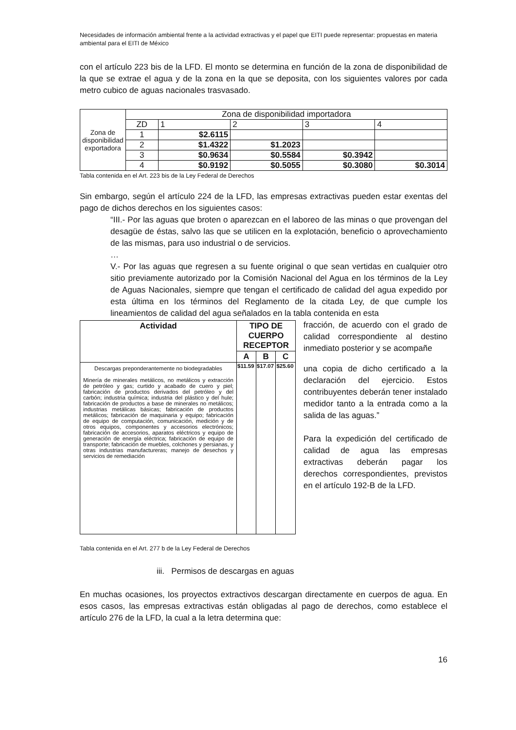Necesidades de información ambiental frente a la actividad extractivas y el papel que EITI puede representar: propuestas en materia ambiental para el EITI de México
con el artículo 223 bis de la LFD. El monto se determina en función de la zona de disponibilidad de la que se extrae el agua y de la zona en la que se deposita, con los siguientes valores por cada metro cubico de aguas nacionales trasvasado.
| Zona de disponibilidad exportadora | Zona de disponibilidad importadora | | | | |
| | ZD | 1 | 2 | 3 | 4 |
| | 1 | $2.6115 | | | |
| | 2 | $1.4322 | $1.2023 | | |
| | 3 | $0.9634 | $0.5584 | $0.3942 | |
| | 4 | $0.9192 | $0.5055 | $0.3080 | $0.3014 |
Tabla contenida en el Art. 223 bis de la Ley Federal de Derechos
Sin embargo, según el artículo 224 de la LFD, las empresas extractivas pueden estar exentas del pago de dichos derechos en los siguientes casos:
“III.- Por las aguas que broten o aparezcan en el laboreo de las minas o que provengan del desagüe de éstas, salvo las que se utilicen en la explotación, beneficio o aprovechamiento de las mismas, para uso industrial o de servicios.
…
V.- Por las aguas que regresen a su fuente original o que sean vertidas en cualquier otro sitio previamente autorizado por la Comisión Nacional del Agua en los términos de la Ley de Aguas Nacionales, siempre que tengan el certificado de calidad del agua expedido por esta última en los términos del Reglamento de la citada Ley, de que cumple los lineamientos de calidad del agua señalados en la tabla contenida en esta
| Actividad | TIPO DE CUERPO RECEPTOR | | |
| --- | --- | --- | --- |
| | A | B | C |
| Descargas preponderantemente no biodegradables Minería de minerales metálicos, no metálicos y extracción de petróleo y gas; curtido y acabado de cuero y piel; fabricación de productos derivados del petróleo y del carbón; industria química; industria del plástico y del hule; fabricación de productos a base de minerales no metálicos; industrias metálicas básicas; fabricación de productos metálicos; fabricación de maquinaria y equipo; fabricación de equipo de computación, comunicación, medición y de otros equipos, componentes y accesorios electrónicos; fabricación de accesorios, aparatos eléctricos y equipo de generación de energía eléctrica; fabricación de equipo de transporte; fabricación de muebles, colchones y persianas, y otras industrias manufactureras; manejo de desechos y servicios de remediación | $11.59 | $17.07 | $25.60 |
fracción, de acuerdo con el grado de calidad correspondiente al destino inmediato posterior y se acompañe
una copia de dicho certificado a la declaración del ejercicio. Estos contribuyentes deberán tener instalado medidor tanto a la entrada como a la salida de las aguas.”
Para la expedición del certificado de calidad de agua las empresas extractivas deberán pagar los derechos correspondientes, previstos en el artículo 192-B de la LFD.
Tabla contenida en el Art. 277 b de la Ley Federal de Derechos
iii. Permisos de descargas en aguas
En muchas ocasiones, los proyectos extractivos descargan directamente en cuerpos de agua. En esos casos, las empresas extractivas están obligadas al pago de derechos, como establece el artículo 276 de la LFD, la cual a la letra determina que:
16